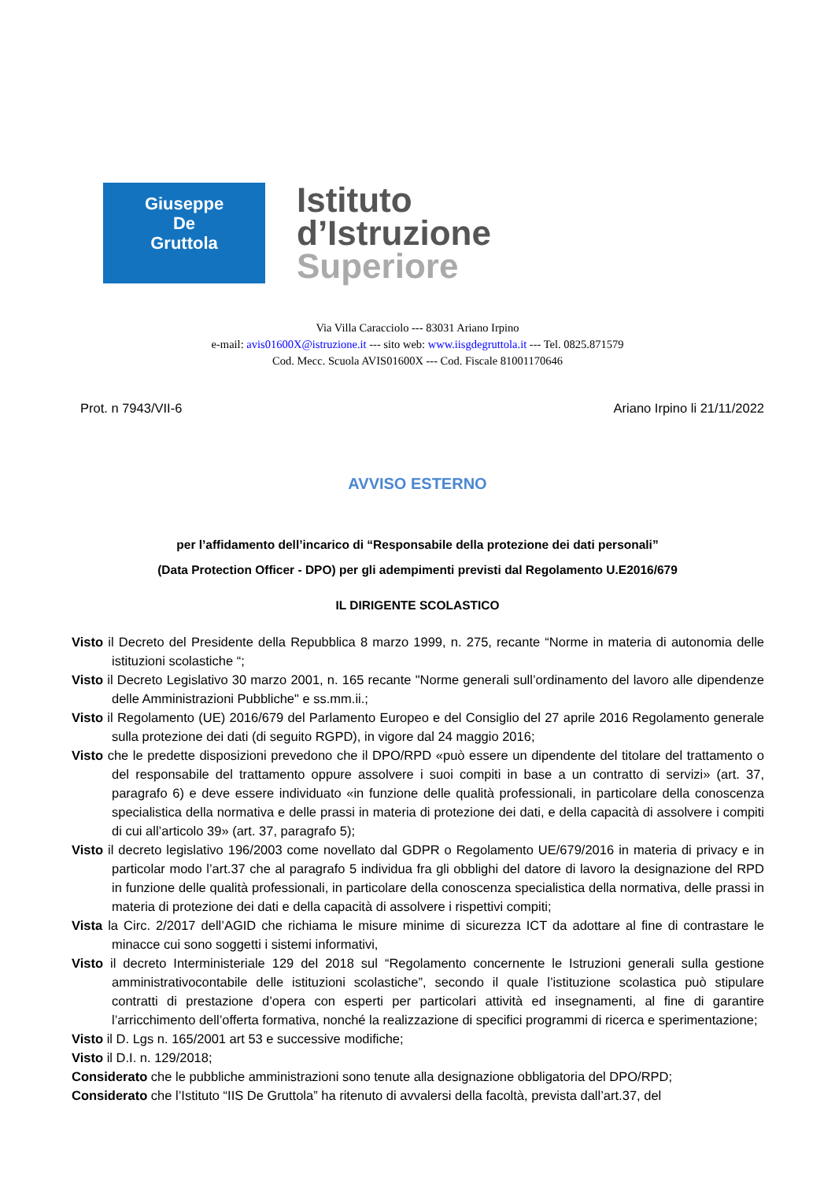Giuseppe
De
Gruttola
Istituto
d’Istruzione
Superiore
Via Villa Caracciolo --- 83031 Ariano Irpino
e-mail: avis01600X@istruzione.it --- sito web: www.iisgdegruttola.it --- Tel. 0825.871579
Cod. Mecc. Scuola AVIS01600X --- Cod. Fiscale 81001170646
Prot. n 7943/VII-6 Ariano Irpino li 21/11/2022
AVVISO ESTERNO
per l’affidamento dell’incarico di “Responsabile della protezione dei dati personali”
(Data Protection Officer - DPO) per gli adempimenti previsti dal Regolamento U.E2016/679
IL DIRIGENTE SCOLASTICO
Visto il Decreto del Presidente della Repubblica 8 marzo 1999, n. 275, recante “Norme in materia di autonomia delle istituzioni scolastiche “;
Visto il Decreto Legislativo 30 marzo 2001, n. 165 recante "Norme generali sull’ordinamento del lavoro alle dipendenze delle Amministrazioni Pubbliche" e ss.mm.ii.;
Visto il Regolamento (UE) 2016/679 del Parlamento Europeo e del Consiglio del 27 aprile 2016 Regolamento generale sulla protezione dei dati (di seguito RGPD), in vigore dal 24 maggio 2016;
Visto che le predette disposizioni prevedono che il DPO/RPD «può essere un dipendente del titolare del trattamento o del responsabile del trattamento oppure assolvere i suoi compiti in base a un contratto di servizi» (art. 37, paragrafo 6) e deve essere individuato «in funzione delle qualità professionali, in particolare della conoscenza specialistica della normativa e delle prassi in materia di protezione dei dati, e della capacità di assolvere i compiti di cui all’articolo 39» (art. 37, paragrafo 5);
Visto il decreto legislativo 196/2003 come novellato dal GDPR o Regolamento UE/679/2016 in materia di privacy e in particolar modo l’art.37 che al paragrafo 5 individua fra gli obblighi del datore di lavoro la designazione del RPD in funzione delle qualità professionali, in particolare della conoscenza specialistica della normativa, delle prassi in materia di protezione dei dati e della capacità di assolvere i rispettivi compiti;
Vista la Circ. 2/2017 dell’AGID che richiama le misure minime di sicurezza ICT da adottare al fine di contrastare le minacce cui sono soggetti i sistemi informativi,
Visto il decreto Interministeriale 129 del 2018 sul “Regolamento concernente le Istruzioni generali sulla gestione amministrativocontabile delle istituzioni scolastiche”, secondo il quale l’istituzione scolastica può stipulare contratti di prestazione d’opera con esperti per particolari attività ed insegnamenti, al fine di garantire l’arricchimento dell’offerta formativa, nonché la realizzazione di specifici programmi di ricerca e sperimentazione;
Visto il D. Lgs n. 165/2001 art 53 e successive modifiche;
Visto il D.I. n. 129/2018;
Considerato che le pubbliche amministrazioni sono tenute alla designazione obbligatoria del DPO/RPD;
Considerato che l’Istituto “IIS De Gruttola” ha ritenuto di avvalersi della facoltà, prevista dall’art.37, del